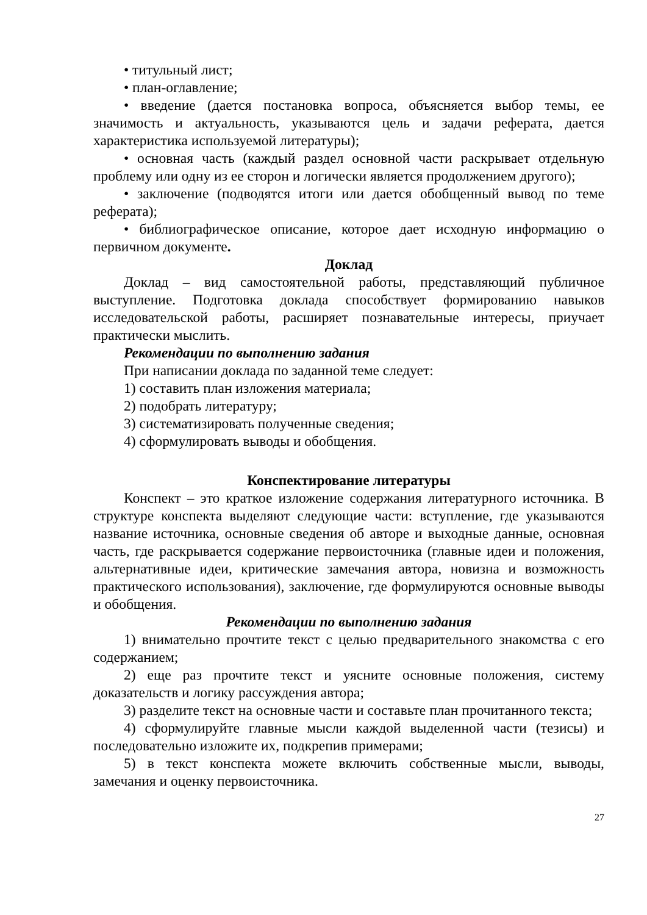• титульный лист;
• план-оглавление;
• введение (дается постановка вопроса, объясняется выбор темы, ее значимость и актуальность, указываются цель и задачи реферата, дается характеристика используемой литературы);
• основная часть (каждый раздел основной части раскрывает отдельную проблему или одну из ее сторон и логически является продолжением другого);
• заключение (подводятся итоги или дается обобщенный вывод по теме реферата);
• библиографическое описание, которое дает исходную информацию о первичном документе.
Доклад
Доклад – вид самостоятельной работы, представляющий публичное выступление. Подготовка доклада способствует формированию навыков исследовательской работы, расширяет познавательные интересы, приучает практически мыслить.
Рекомендации по выполнению задания
При написании доклада по заданной теме следует:
1) составить план изложения материала;
2) подобрать литературу;
3) систематизировать полученные сведения;
4) сформулировать выводы и обобщения.
Конспектирование литературы
Конспект – это краткое изложение содержания литературного источника. В структуре конспекта выделяют следующие части: вступление, где указываются название источника, основные сведения об авторе и выходные данные, основная часть, где раскрывается содержание первоисточника (главные идеи и положения, альтернативные идеи, критические замечания автора, новизна и возможность практического использования), заключение, где формулируются основные выводы и обобщения.
Рекомендации по выполнению задания
1) внимательно прочтите текст с целью предварительного знакомства с его содержанием;
2) еще раз прочтите текст и уясните основные положения, систему доказательств и логику рассуждения автора;
3) разделите текст на основные части и составьте план прочитанного текста;
4) сформулируйте главные мысли каждой выделенной части (тезисы) и последовательно изложите их, подкрепив примерами;
5) в текст конспекта можете включить собственные мысли, выводы, замечания и оценку первоисточника.
27